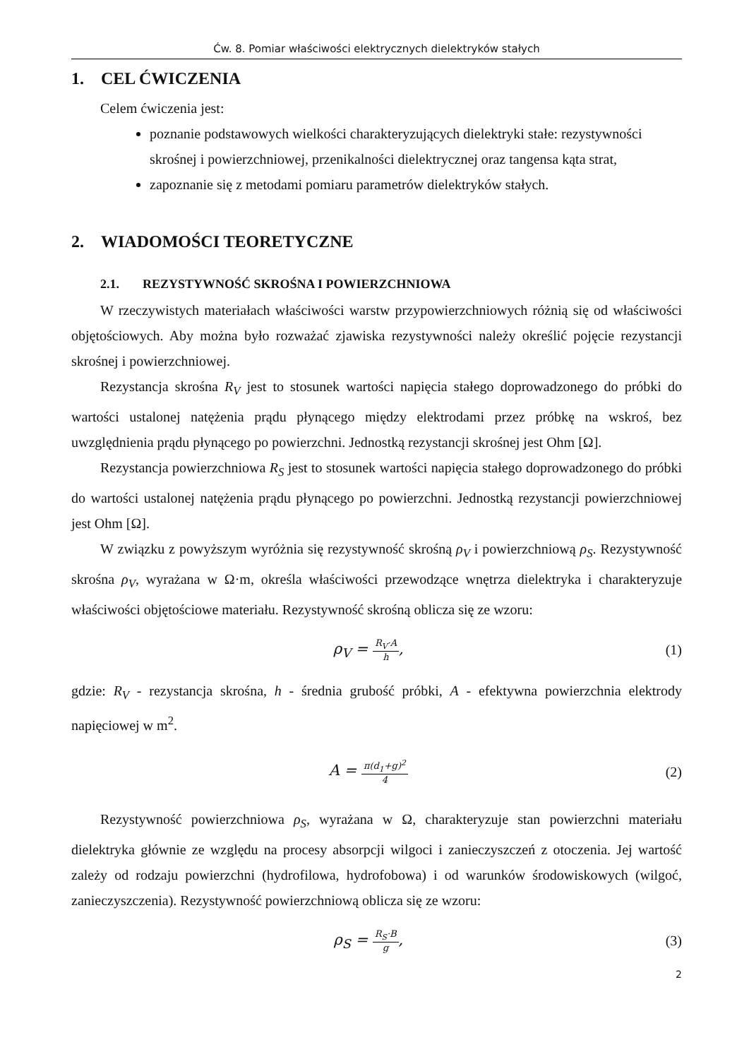Ćw. 8. Pomiar właściwości elektrycznych dielektryków stałych
1. CEL ĆWICZENIA
Celem ćwiczenia jest:
poznanie podstawowych wielkości charakteryzujących dielektryki stałe: rezystywności skrośnej i powierzchniowej, przenikalności dielektrycznej oraz tangensa kąta strat,
zapoznanie się z metodami pomiaru parametrów dielektryków stałych.
2. WIADOMOŚCI TEORETYCZNE
2.1. REZYSTYWNOŚĆ SKROŚNA I POWIERZCHNIOWA
W rzeczywistych materiałach właściwości warstw przypowierzchniowych różnią się od właściwości objętościowych. Aby można było rozważać zjawiska rezystywności należy określić pojęcie rezystancji skrośnej i powierzchniowej.
Rezystancja skrośna R<sub>V</sub> jest to stosunek wartości napięcia stałego doprowadzonego do próbki do wartości ustalonej natężenia prądu płynącego między elektrodami przez próbkę na wskroś, bez uwzględnienia prądu płynącego po powierzchni. Jednostką rezystancji skrośnej jest Ohm [Ω].
Rezystancja powierzchniowa R<sub>S</sub> jest to stosunek wartości napięcia stałego doprowadzonego do próbki do wartości ustalonej natężenia prądu płynącego po powierzchni. Jednostką rezystancji powierzchniowej jest Ohm [Ω].
W związku z powyższym wyróżnia się rezystywność skrośną ρ<sub>V</sub> i powierzchniową ρ<sub>S</sub>. Rezystywność skrośna ρ<sub>V</sub>, wyrażana w Ω·m, określa właściwości przewodzące wnętrza dielektryka i charakteryzuje właściwości objętościowe materiału. Rezystywność skrośną oblicza się ze wzoru:
ρ<sub>V</sub> = R<sub>V</sub>·A h, (1)
gdzie: R<sub>V</sub> - rezystancja skrośna, h - średnia grubość próbki, A - efektywna powierzchnia elektrody napięciowej w m<sup>2</sup>.
A = π(d<sub>1</sub>+g)<sup>2</sup> 4
(2)
Rezystywność powierzchniowa ρ<sub>S</sub>, wyrażana w Ω, charakteryzuje stan powierzchni materiału dielektryka głównie ze względu na procesy absorpcji wilgoci i zanieczyszczeń z otoczenia. Jej wartość zależy od rodzaju powierzchni (hydrofilowa, hydrofobowa) i od warunków środowiskowych (wilgoć, zanieczyszczenia). Rezystywność powierzchniową oblicza się ze wzoru:
ρ<sub>S</sub> = R<sub>S</sub>·B g, (3)
2